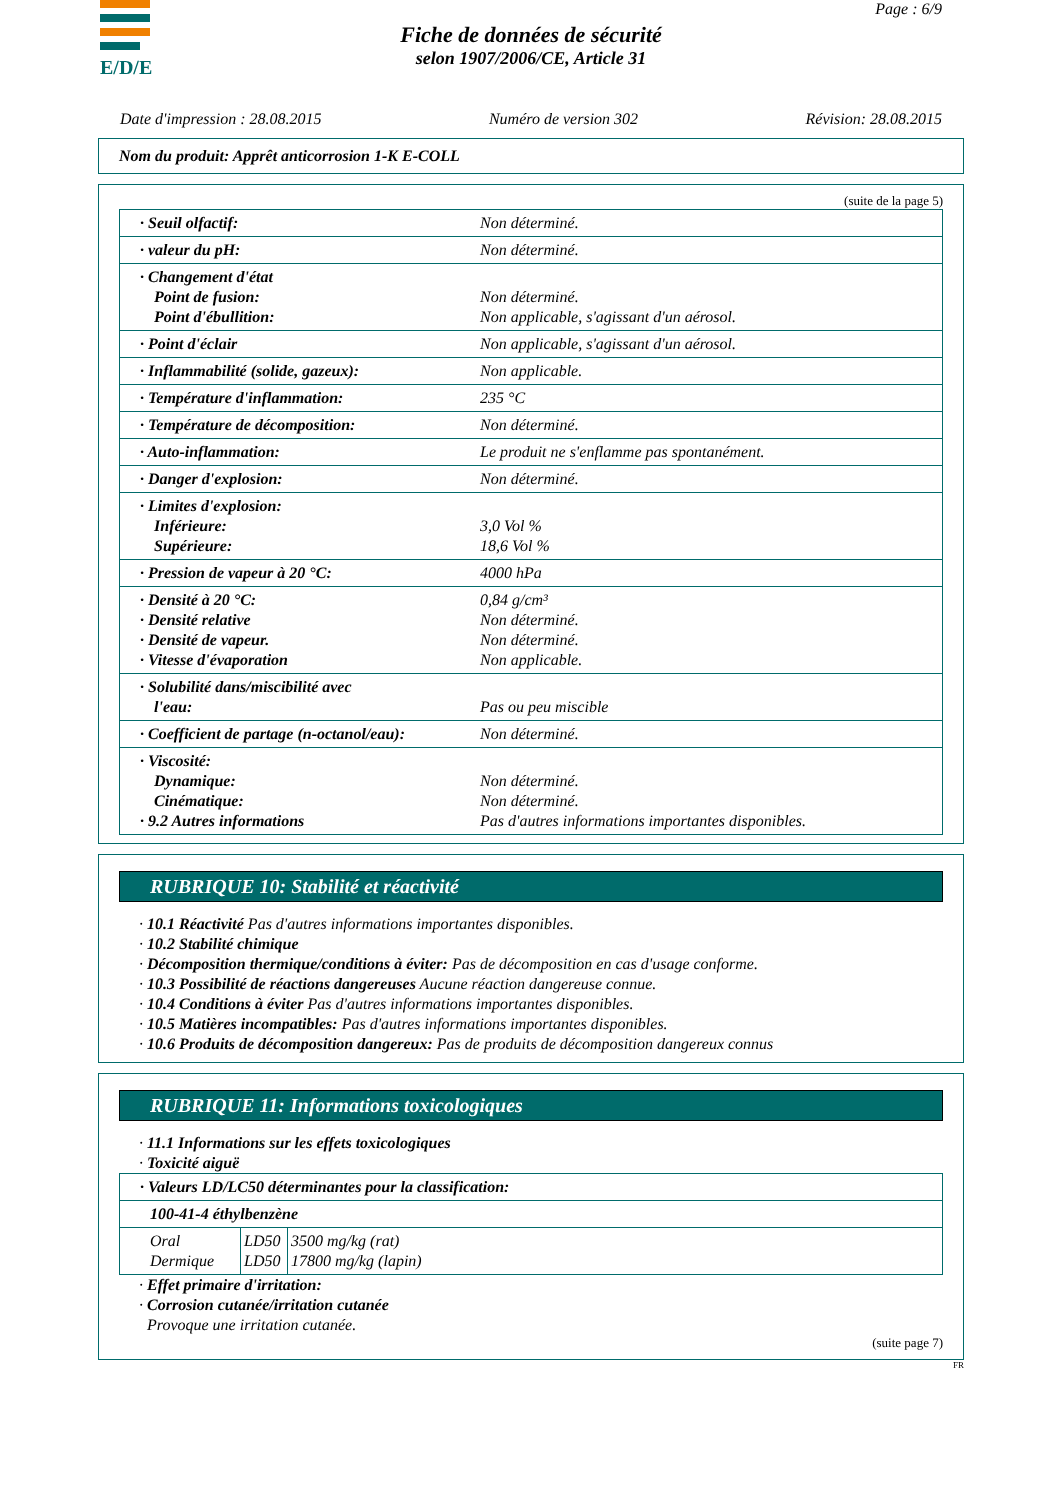E/D/E Page : 6/9
Fiche de données de sécurité
selon 1907/2006/CE, Article 31
Date d'impression : 28.08.2015 Numéro de version 302 Révision: 28.08.2015
Nom du produit: Apprêt anticorrosion 1-K E-COLL
(suite de la page 5)
| · Seuil olfactif: | Non déterminé. |
| · valeur du pH: | Non déterminé. |
| · Changement d'état Point de fusion: Point d'ébullition: | Non déterminé. Non applicable, s'agissant d'un aérosol. |
| · Point d'éclair | Non applicable, s'agissant d'un aérosol. |
| · Inflammabilité (solide, gazeux): | Non applicable. |
| · Température d'inflammation: | 235 °C |
| · Température de décomposition: | Non déterminé. |
| · Auto-inflammation: | Le produit ne s'enflamme pas spontanément. |
| · Danger d'explosion: | Non déterminé. |
| · Limites d'explosion: Inférieure: Supérieure: | 3,0 Vol % 18,6 Vol % |
| · Pression de vapeur à 20 °C: | 4000 hPa |
| · Densité à 20 °C: · Densité relative · Densité de vapeur. · Vitesse d'évaporation | 0,84 g/cm³ Non déterminé. Non déterminé. Non applicable. |
| · Solubilité dans/miscibilité avec l'eau: | Pas ou peu miscible |
| · Coefficient de partage (n-octanol/eau): | Non déterminé. |
| · Viscosité: Dynamique: Cinématique: · 9.2 Autres informations | Non déterminé. Non déterminé. Pas d'autres informations importantes disponibles. |
RUBRIQUE 10: Stabilité et réactivité
· 10.1 Réactivité Pas d'autres informations importantes disponibles.
· 10.2 Stabilité chimique
· Décomposition thermique/conditions à éviter: Pas de décomposition en cas d'usage conforme.
· 10.3 Possibilité de réactions dangereuses Aucune réaction dangereuse connue.
· 10.4 Conditions à éviter Pas d'autres informations importantes disponibles.
· 10.5 Matières incompatibles: Pas d'autres informations importantes disponibles.
· 10.6 Produits de décomposition dangereux: Pas de produits de décomposition dangereux connus
RUBRIQUE 11: Informations toxicologiques
· 11.1 Informations sur les effets toxicologiques
· Toxicité aiguë
| · Valeurs LD/LC50 déterminantes pour la classification: | | |
| 100-41-4 éthylbenzène | | |
| Oral Dermique | LD50 LD50 | 3500 mg/kg (rat) 17800 mg/kg (lapin) |
· Effet primaire d'irritation:
· Corrosion cutanée/irritation cutanée
Provoque une irritation cutanée.
(suite page 7)
FR